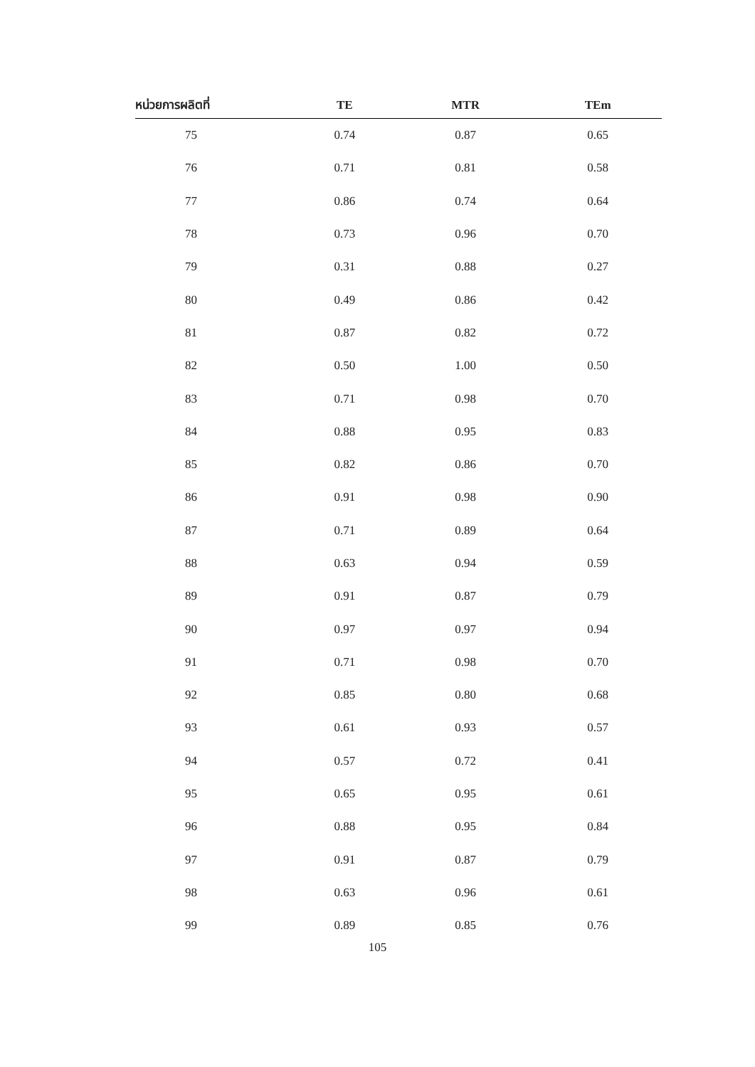| หน่วยการผลิตที่ | TE | MTR | TEm |
| --- | --- | --- | --- |
| 75 | 0.74 | 0.87 | 0.65 |
| 76 | 0.71 | 0.81 | 0.58 |
| 77 | 0.86 | 0.74 | 0.64 |
| 78 | 0.73 | 0.96 | 0.70 |
| 79 | 0.31 | 0.88 | 0.27 |
| 80 | 0.49 | 0.86 | 0.42 |
| 81 | 0.87 | 0.82 | 0.72 |
| 82 | 0.50 | 1.00 | 0.50 |
| 83 | 0.71 | 0.98 | 0.70 |
| 84 | 0.88 | 0.95 | 0.83 |
| 85 | 0.82 | 0.86 | 0.70 |
| 86 | 0.91 | 0.98 | 0.90 |
| 87 | 0.71 | 0.89 | 0.64 |
| 88 | 0.63 | 0.94 | 0.59 |
| 89 | 0.91 | 0.87 | 0.79 |
| 90 | 0.97 | 0.97 | 0.94 |
| 91 | 0.71 | 0.98 | 0.70 |
| 92 | 0.85 | 0.80 | 0.68 |
| 93 | 0.61 | 0.93 | 0.57 |
| 94 | 0.57 | 0.72 | 0.41 |
| 95 | 0.65 | 0.95 | 0.61 |
| 96 | 0.88 | 0.95 | 0.84 |
| 97 | 0.91 | 0.87 | 0.79 |
| 98 | 0.63 | 0.96 | 0.61 |
| 99 | 0.89 | 0.85 | 0.76 |
105